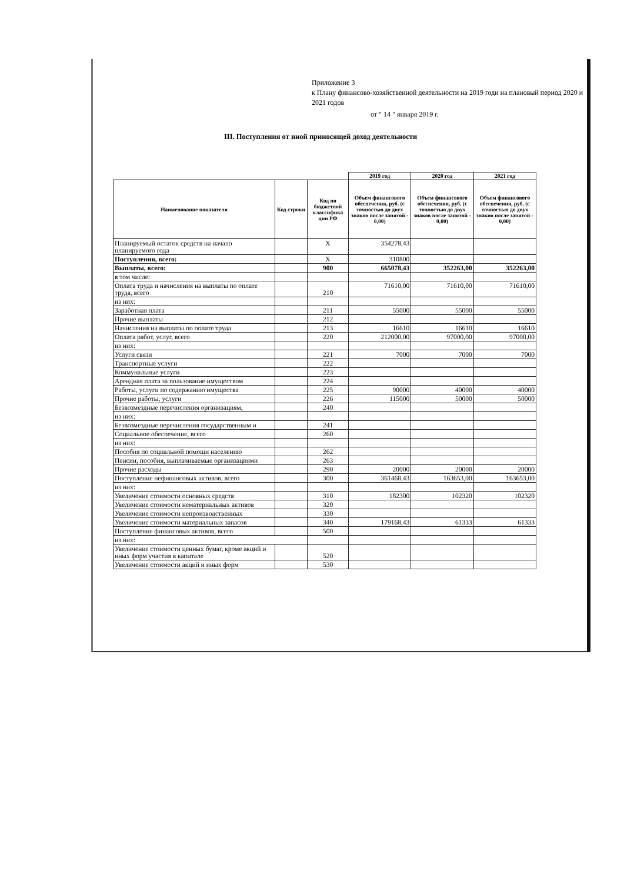Приложение 3
к Плану финансово-хозяйственной деятельности на 2019 годи на плановый период 2020 и 2021 годов
от " 14 " января 2019 г.
III. Поступления от иной приносящей доход деятельности
| | | | 2019 год | 2020 год | 2021 год |
| Наименование показателя | Код строки | Код по бюджетной классифика ции РФ | Объем финансового обеспечения, руб. (с точностью до двух знаков после запятой - 0,00) | Объем финансового обеспечения, руб. (с точностью до двух знаков после запятой - 0,00) | Объем финансового обеспечения, руб. (с точностью до двух знаков после запятой - 0,00) |
| Планируемый остаток средств на начало планируемого года | | X | 354278,43 | | |
| Поступления, всего: | | X | 310800 | | |
| Выплаты, всего: | | 900 | 665078,43 | 352263,00 | 352263,00 |
| в том числе: | | | | | |
| Оплата труда и начисления на выплаты по оплате труда, всего | | 210 | 71610,00 | 71610,00 | 71610,00 |
| из них: | | | | | |
| Заработная плата | | 211 | 55000 | 55000 | 55000 |
| Прочие выплаты | | 212 | | | |
| Начисления на выплаты по оплате труда | | 213 | 16610 | 16610 | 16610 |
| Оплата работ, услуг, всего | | 220 | 212000,00 | 97000,00 | 97000,00 |
| из них: | | | | | |
| Услуги связи | | 221 | 7000 | 7000 | 7000 |
| Транспортные услуги | | 222 | | | |
| Коммунальные услуги | | 223 | | | |
| Арендная плата за пользование имуществом | | 224 | | | |
| Работы, услуги по содержанию имущества | | 225 | 90000 | 40000 | 40000 |
| Прочие работы, услуги | | 226 | 115000 | 50000 | 50000 |
| Безвозмездные перечисления организациям, | | 240 | | | |
| из них: | | | | | |
| Безвозмездные перечисления государственным и | | 241 | | | |
| Социальное обеспечение, всего | | 260 | | | |
| из них: | | | | | |
| Пособия по социальной помощи населению | | 262 | | | |
| Пенсии, пособия, выплачиваемые организациями | | 263 | | | |
| Прочие расходы | | 290 | 20000 | 20000 | 20000 |
| Поступление нефинансовых активов, всего | | 300 | 361468,43 | 163653,00 | 163653,00 |
| из них: | | | | | |
| Увеличение стоимости основных средств | | 310 | 182300 | 102320 | 102320 |
| Увеличение стоимости нематериальных активов | | 320 | | | |
| Увеличение стоимости непроизводственных | | 330 | | | |
| Увеличение стоимости материальных запасов | | 340 | 179168,43 | 61333 | 61333 |
| Поступление финансовых активов, всего | | 500 | | | |
| из них: | | | | | |
| Увеличение стоимости ценных бумаг, кроме акций и иных форм участия в капитале | | 520 | | | |
| Увеличение стоимости акций и иных форм | | 530 | | | |